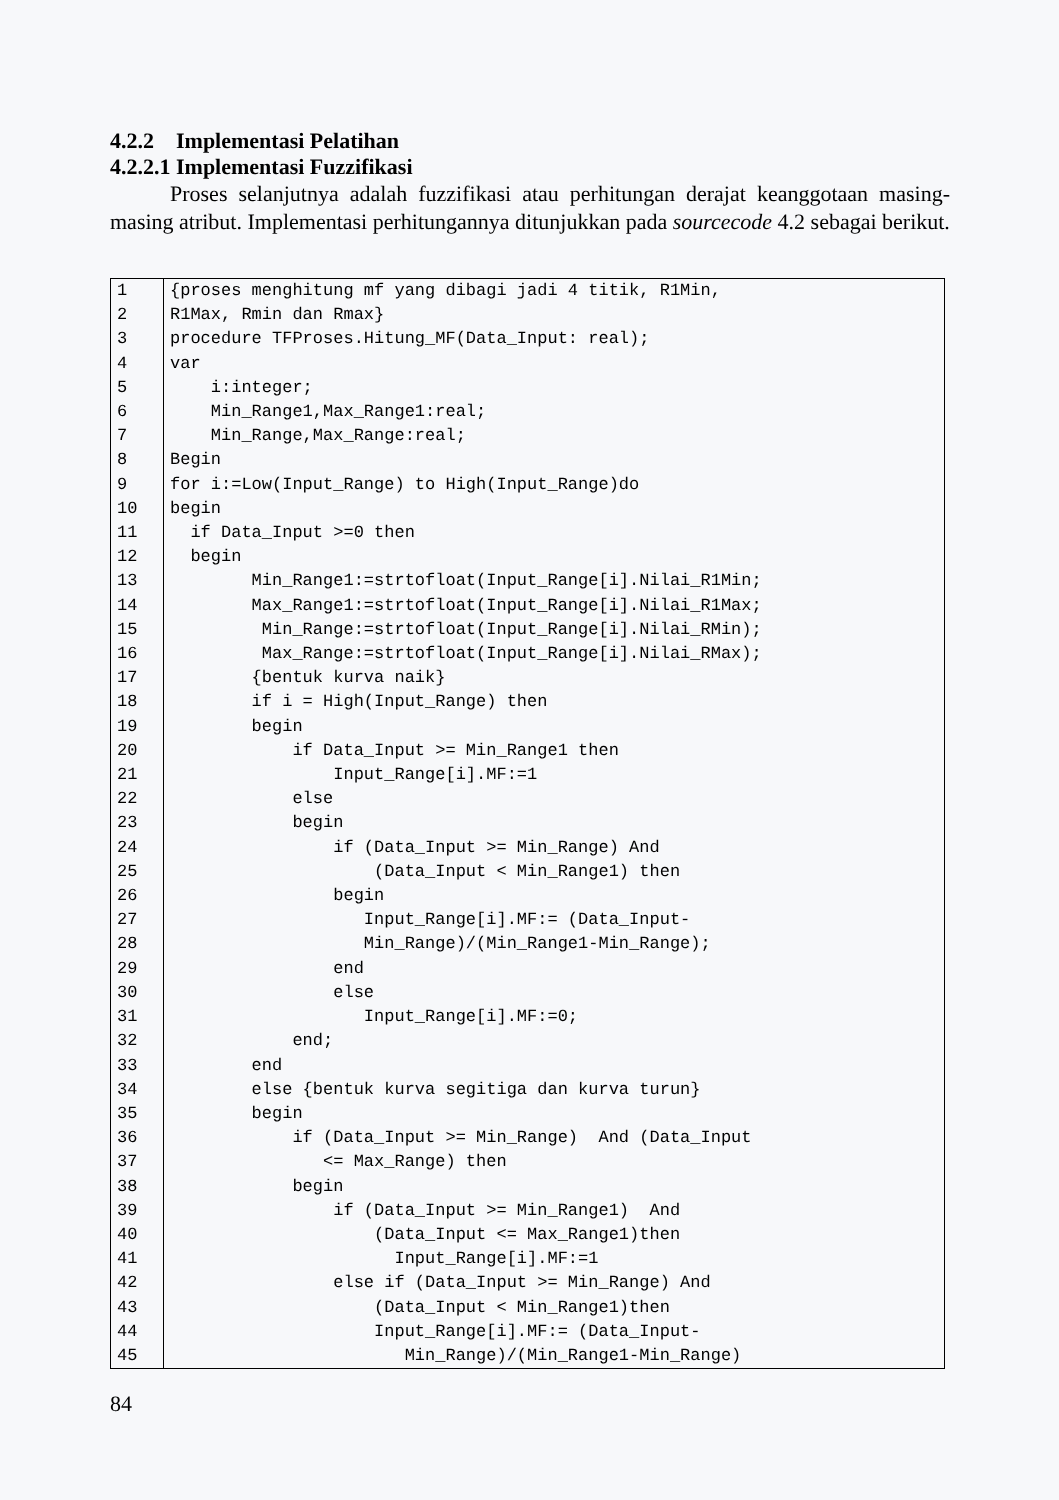4.2.2 Implementasi Pelatihan
4.2.2.1 Implementasi Fuzzifikasi
Proses selanjutnya adalah fuzzifikasi atau perhitungan derajat keanggotaan masing-masing atribut. Implementasi perhitungannya ditunjukkan pada sourcecode 4.2 sebagai berikut.
| 1 | {proses menghitung mf yang dibagi jadi 4 titik, R1Min, |
| 2 | R1Max, Rmin dan Rmax} |
| 3 | procedure TFProses.Hitung_MF(Data_Input: real); |
| 4 | var |
| 5 | i:integer; |
| 6 | Min_Range1,Max_Range1:real; |
| 7 | Min_Range,Max_Range:real; |
| 8 | Begin |
| 9 | for i:=Low(Input_Range) to High(Input_Range)do |
| 10 | begin |
| 11 | if Data_Input >=0 then |
| 12 | begin |
| 13 | Min_Range1:=strtofloat(Input_Range[i].Nilai_R1Min; |
| 14 | Max_Range1:=strtofloat(Input_Range[i].Nilai_R1Max; |
| 15 | Min_Range:=strtofloat(Input_Range[i].Nilai_RMin); |
| 16 | Max_Range:=strtofloat(Input_Range[i].Nilai_RMax); |
| 17 | {bentuk kurva naik} |
| 18 | if i = High(Input_Range) then |
| 19 | begin |
| 20 | if Data_Input >= Min_Range1 then |
| 21 | Input_Range[i].MF:=1 |
| 22 | else |
| 23 | begin |
| 24 | if (Data_Input >= Min_Range) And |
| 25 | (Data_Input < Min_Range1) then |
| 26 | begin |
| 27 | Input_Range[i].MF:= (Data_Input- |
| 28 | Min_Range)/(Min_Range1-Min_Range); |
| 29 | end |
| 30 | else |
| 31 | Input_Range[i].MF:=0; |
| 32 | end; |
| 33 | end |
| 34 | else {bentuk kurva segitiga dan kurva turun} |
| 35 | begin |
| 36 | if (Data_Input >= Min_Range) And (Data_Input |
| 37 | <= Max_Range) then |
| 38 | begin |
| 39 | if (Data_Input >= Min_Range1) And |
| 40 | (Data_Input <= Max_Range1)then |
| 41 | Input_Range[i].MF:=1 |
| 42 | else if (Data_Input >= Min_Range) And |
| 43 | (Data_Input < Min_Range1)then |
| 44 | Input_Range[i].MF:= (Data_Input- |
| 45 | Min_Range)/(Min_Range1-Min_Range) |
84